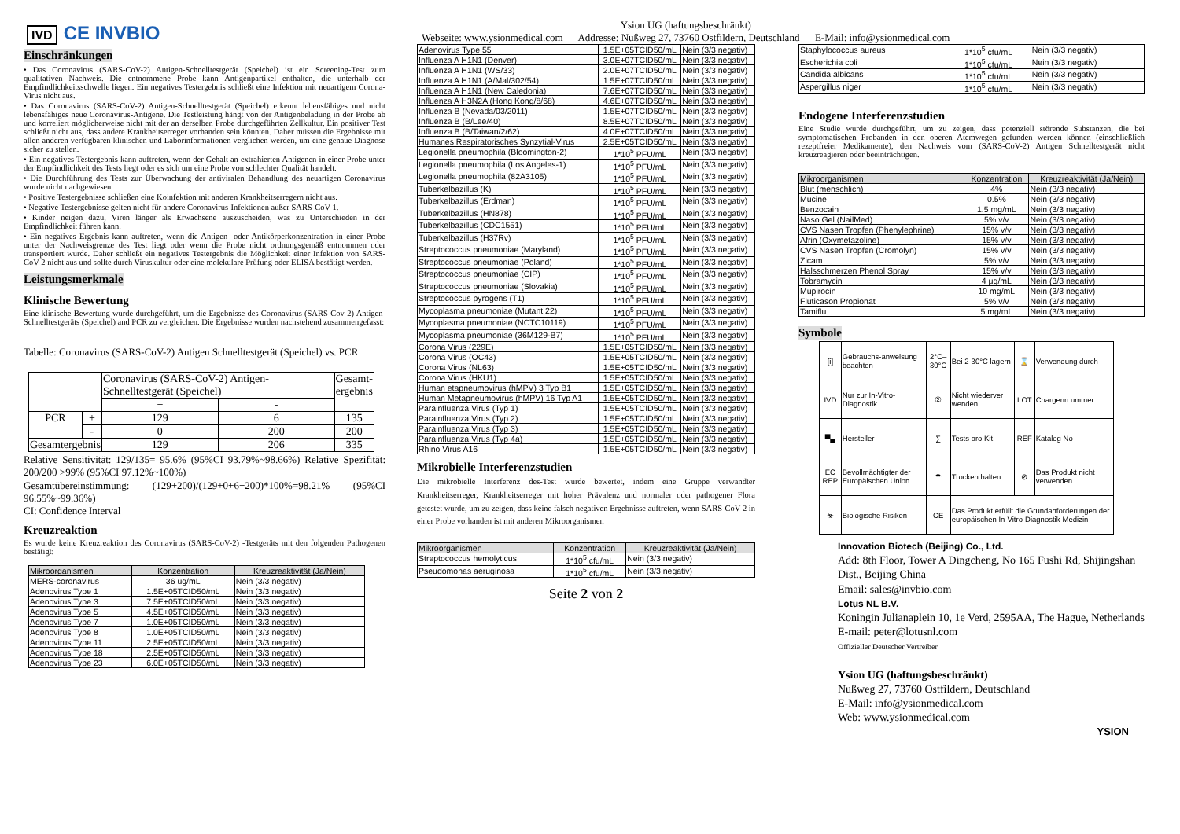IVD CE INVBIO
Ysion UG (haftungsbeschränkt)
Webseite: www.ysionmedical.com Addresse: Nußweg 27, 73760 Ostfildern, Deutschland E-Mail: info@ysionmedical.com
Einschränkungen
• Das Coronavirus (SARS-CoV-2) Antigen-Schnelltestgerät (Speichel) ist ein Screening-Test zum qualitativen Nachweis. Die entnommene Probe kann Antigenpartikel enthalten, die unterhalb der Empfindlichkeitsschwelle liegen. Ein negatives Testergebnis schließt eine Infektion mit neuartigem Corona-Virus nicht aus.
• Das Coronavirus (SARS-CoV-2) Antigen-Schnelltestgerät (Speichel) erkennt lebensfähiges und nicht lebensfähiges neue Coronavirus-Antigene. Die Testleistung hängt von der Antigenbeladung in der Probe ab und korreliert möglicherweise nicht mit der an derselben Probe durchgeführten Zellkultur. Ein positiver Test schließt nicht aus, dass andere Krankheitserreger vorhanden sein könnten. Daher müssen die Ergebnisse mit allen anderen verfügbaren klinischen und Laborinformationen verglichen werden, um eine genaue Diagnose sicher zu stellen.
• Ein negatives Testergebnis kann auftreten, wenn der Gehalt an extrahierten Antigenen in einer Probe unter der Empfindlichkeit des Tests liegt oder es sich um eine Probe von schlechter Qualität handelt.
• Die Durchführung des Tests zur Überwachung der antiviralen Behandlung des neuartigen Coronavirus wurde nicht nachgewiesen.
• Positive Testergebnisse schließen eine Koinfektion mit anderen Krankheitserregern nicht aus.
• Negative Testergebnisse gelten nicht für andere Coronavirus-Infektionen außer SARS-CoV-1.
• Kinder neigen dazu, Viren länger als Erwachsene auszuscheiden, was zu Unterschieden in der Empfindlichkeit führen kann.
• Ein negatives Ergebnis kann auftreten, wenn die Antigen- oder Antikörperkonzentration in einer Probe unter der Nachweisgrenze des Test liegt oder wenn die Probe nicht ordnungsgemäß entnommen oder transportiert wurde. Daher schließt ein negatives Testergebnis die Möglichkeit einer Infektion von SARS-CoV-2 nicht aus und sollte durch Viruskultur oder eine molekulare Prüfung oder ELISA bestätigt werden.
Leistungsmerkmale
Klinische Bewertung
Eine klinische Bewertung wurde durchgeführt, um die Ergebnisse des Coronavirus (SARS-Cov-2) Antigen-Schnelltestgeräts (Speichel) and PCR zu vergleichen. Die Ergebnisse wurden nachstehend zusammengefasst:
Tabelle: Coronavirus (SARS-CoV-2) Antigen Schnelltestgerät (Speichel) vs. PCR
| | | Coronavirus (SARS-CoV-2) Antigen-Schnelltestgerät (Speichel) | | Gesamt- ergebnis |
| | | + | - | |
| PCR | + | 129 | 6 | 135 |
| | - | 0 | 200 | 200 |
| Gesamtergebnis | | 129 | 206 | 335 |
Relative Sensitivität: 129/135= 95.6% (95%CI 93.79%~98.66%) Relative Spezifität: 200/200 >99% (95%CI 97.12%~100%)
Gesamtübereinstimmung: (129+200)/(129+0+6+200)*100%=98.21% (95%CI 96.55%~99.36%)
CI: Confidence Interval
Kreuzreaktion
Es wurde keine Kreuzreaktion des Coronavirus (SARS-CoV-2) -Testgeräts mit den folgenden Pathogenen bestätigt:
| Mikroorganismen | Konzentration | Kreuzreaktivität (Ja/Nein) |
| --- | --- | --- |
| MERS-coronavirus | 36 ug/mL | Nein (3/3 negativ) |
| Adenovirus Type 1 | 1.5E+05TCID50/mL | Nein (3/3 negativ) |
| Adenovirus Type 3 | 7.5E+05TCID50/mL | Nein (3/3 negativ) |
| Adenovirus Type 5 | 4.5E+05TCID50/mL | Nein (3/3 negativ) |
| Adenovirus Type 7 | 1.0E+05TCID50/mL | Nein (3/3 negativ) |
| Adenovirus Type 8 | 1.0E+05TCID50/mL | Nein (3/3 negativ) |
| Adenovirus Type 11 | 2.5E+05TCID50/mL | Nein (3/3 negativ) |
| Adenovirus Type 18 | 2.5E+05TCID50/mL | Nein (3/3 negativ) |
| Adenovirus Type 23 | 6.0E+05TCID50/mL | Nein (3/3 negativ) |
| Adenovirus Type 55 | 1.5E+05TCID50/mL | Nein (3/3 negativ) |
| Influenza A H1N1 (Denver) | 3.0E+07TCID50/mL | Nein (3/3 negativ) |
| Influenza A H1N1 (WS/33) | 2.0E+07TCID50/mL | Nein (3/3 negativ) |
| Influenza A H1N1 (A/Mal/302/54) | 1.5E+07TCID50/mL | Nein (3/3 negativ) |
| Influenza A H1N1 (New Caledonia) | 7.6E+07TCID50/mL | Nein (3/3 negativ) |
| Influenza A H3N2A (Hong Kong/8/68) | 4.6E+07TCID50/mL | Nein (3/3 negativ) |
| Influenza B (Nevada/03/2011) | 1.5E+07TCID50/mL | Nein (3/3 negativ) |
| Influenza B (B/Lee/40) | 8.5E+07TCID50/mL | Nein (3/3 negativ) |
| Influenza B (B/Taiwan/2/62) | 4.0E+07TCID50/mL | Nein (3/3 negativ) |
| Humanes Respiratorisches Synzytial-Virus | 2.5E+05TCID50/mL | Nein (3/3 negativ) |
| Legionella pneumophila (Bloomington-2) | 1*10<sup>5</sup> PFU/mL | Nein (3/3 negativ) |
| Legionella pneumophila (Los Angeles-1) | 1*10<sup>5</sup> PFU/mL | Nein (3/3 negativ) |
| Legionella pneumophila (82A3105) | 1*10<sup>5</sup> PFU/mL | Nein (3/3 negativ) |
| Tuberkelbazillus (K) | 1*10<sup>5</sup> PFU/mL | Nein (3/3 negativ) |
| Tuberkelbazillus (Erdman) | 1*10<sup>5</sup> PFU/mL | Nein (3/3 negativ) |
| Tuberkelbazillus (HN878) | 1*10<sup>5</sup> PFU/mL | Nein (3/3 negativ) |
| Tuberkelbazillus (CDC1551) | 1*10<sup>5</sup> PFU/mL | Nein (3/3 negativ) |
| Tuberkelbazillus (H37Rv) | 1*10<sup>5</sup> PFU/mL | Nein (3/3 negativ) |
| Streptococcus pneumoniae (Maryland) | 1*10<sup>5</sup> PFU/mL | Nein (3/3 negativ) |
| Streptococcus pneumoniae (Poland) | 1*10<sup>5</sup> PFU/mL | Nein (3/3 negativ) |
| Streptococcus pneumoniae (CIP) | 1*10<sup>5</sup> PFU/mL | Nein (3/3 negativ) |
| Streptococcus pneumoniae (Slovakia) | 1*10<sup>5</sup> PFU/mL | Nein (3/3 negativ) |
| Streptococcus pyrogens (T1) | 1*10<sup>5</sup> PFU/mL | Nein (3/3 negativ) |
| Mycoplasma pneumoniae (Mutant 22) | 1*10<sup>5</sup> PFU/mL | Nein (3/3 negativ) |
| Mycoplasma pneumoniae (NCTC10119) | 1*10<sup>5</sup> PFU/mL | Nein (3/3 negativ) |
| Mycoplasma pneumoniae (36M129-B7) | 1*10<sup>5</sup> PFU/mL | Nein (3/3 negativ) |
| Corona Virus (229E) | 1.5E+05TCID50/mL | Nein (3/3 negativ) |
| Corona Virus (OC43) | 1.5E+05TCID50/mL | Nein (3/3 negativ) |
| Corona Virus (NL63) | 1.5E+05TCID50/mL | Nein (3/3 negativ) |
| Corona Virus (HKU1) | 1.5E+05TCID50/mL | Nein (3/3 negativ) |
| Human etapneumovirus (hMPV) 3 Typ B1 | 1.5E+05TCID50/mL | Nein (3/3 negativ) |
| Human Metapneumovirus (hMPV) 16 Typ A1 | 1.5E+05TCID50/mL | Nein (3/3 negativ) |
| Parainfluenza Virus (Typ 1) | 1.5E+05TCID50/mL | Nein (3/3 negativ) |
| Parainfluenza Virus (Typ 2) | 1.5E+05TCID50/mL | Nein (3/3 negativ) |
| Parainfluenza Virus (Typ 3) | 1.5E+05TCID50/mL | Nein (3/3 negativ) |
| Parainfluenza Virus (Typ 4a) | 1.5E+05TCID50/mL | Nein (3/3 negativ) |
| Rhino Virus A16 | 1.5E+05TCID50/mL | Nein (3/3 negativ) |
Mikrobielle Interferenzstudien
Die mikrobielle Interferenz des-Test wurde bewertet, indem eine Gruppe verwandter Krankheitserreger, Krankheitserreger mit hoher Prävalenz und normaler oder pathogener Flora getestet wurde, um zu zeigen, dass keine falsch negativen Ergebnisse auftreten, wenn SARS-CoV-2 in einer Probe vorhanden ist mit anderen Mikroorganismen
| Mikroorganismen | Konzentration | Kreuzreaktivität (Ja/Nein) |
| --- | --- | --- |
| Streptococcus hemolyticus | 1*10<sup>5</sup> cfu/mL | Nein (3/3 negativ) |
| Pseudomonas aeruginosa | 1*10<sup>5</sup> cfu/mL | Nein (3/3 negativ) |
Seite 2 von 2
| Staphylococcus aureus | 1*10<sup>5</sup> cfu/mL | Nein (3/3 negativ) |
| Escherichia coli | 1*10<sup>5</sup> cfu/mL | Nein (3/3 negativ) |
| Candida albicans | 1*10<sup>5</sup> cfu/mL | Nein (3/3 negativ) |
| Aspergillus niger | 1*10<sup>5</sup> cfu/mL | Nein (3/3 negativ) |
Endogene Interferenzstudien
Eine Studie wurde durchgeführt, um zu zeigen, dass potenziell störende Substanzen, die bei symptomatischen Probanden in den oberen Atemwegen gefunden werden können (einschließlich rezeptfreier Medikamente), den Nachweis vom (SARS-CoV-2) Antigen Schnelltestgerät nicht kreuzreagieren oder beeinträchtigen.
| Mikroorganismen | Konzentration | Kreuzreaktivität (Ja/Nein) |
| --- | --- | --- |
| Blut (menschlich) | 4% | Nein (3/3 negativ) |
| Mucine | 0.5% | Nein (3/3 negativ) |
| Benzocain | 1.5 mg/mL | Nein (3/3 negativ) |
| Naso Gel (NailMed) | 5% v/v | Nein (3/3 negativ) |
| CVS Nasen Tropfen (Phenylephrine) | 15% v/v | Nein (3/3 negativ) |
| Afrin (Oxymetazoline) | 15% v/v | Nein (3/3 negativ) |
| CVS Nasen Tropfen (Cromolyn) | 15% v/v | Nein (3/3 negativ) |
| Zicam | 5% v/v | Nein (3/3 negativ) |
| Halsschmerzen Phenol Spray | 15% v/v | Nein (3/3 negativ) |
| Tobramycin | 4 μg/mL | Nein (3/3 negativ) |
| Mupirocin | 10 mg/mL | Nein (3/3 negativ) |
| Fluticason Propionat | 5% v/v | Nein (3/3 negativ) |
| Tamiflu | 5 mg/mL | Nein (3/3 negativ) |
Symbole
| [i] | Gebrauchs-anweisung beachten | 2°C–30°C | Bei 2-30°C lagern | ⌛ | Verwendung durch |
| IVD | Nur zur In-Vitro-Diagnostik | ② | Nicht wiederver wenden | LOT | Chargenn ummer |
| ▀▄ | Hersteller | ∑ | Tests pro Kit | REF | Katalog No |
| EC REP | Bevollmächtigter der Europäischen Union | ☂ | Trocken halten | ⊘ | Das Produkt nicht verwenden |
| ☣ | Biologische Risiken | CE | Das Produkt erfüllt die Grundanforderungen der europäischen In-Vitro-Diagnostik-Medizin | | |
Innovation Biotech (Beijing) Co., Ltd.
Add: 8th Floor, Tower A Dingcheng, No 165 Fushi Rd, Shijingshan Dist., Beijing China
Email: sales@invbio.com
Lotus NL B.V.
Koningin Julianaplein 10, 1e Verd, 2595AA, The Hague, Netherlands E-mail: peter@lotusnl.com
Offizieller Deutscher Vertreiber
Ysion UG (haftungsbeschränkt)
Nußweg 27, 73760 Ostfildern, Deutschland
E-Mail: info@ysionmedical.com
Web: www.ysionmedical.com
YSION